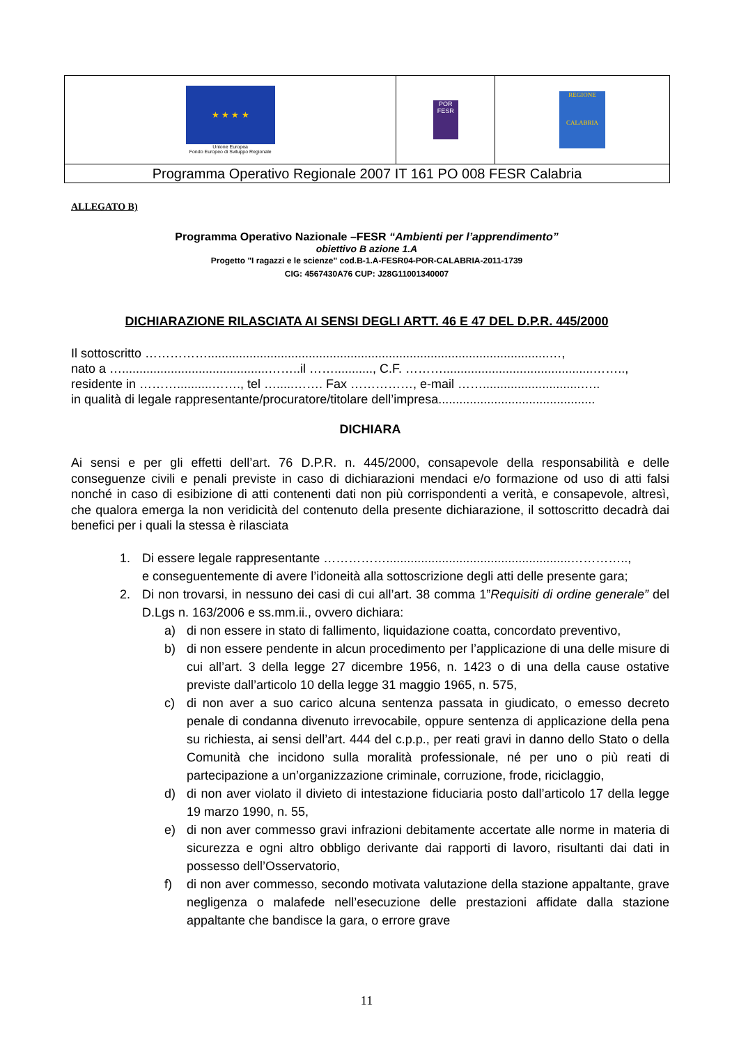| ★ ★ ★ ★ Unione Europea Fondo Europeo di Sviluppo Regionale | POR FESR | REGIONE CALABRIA |
| Programma Operativo Regionale 2007 IT 161 PO 008 FESR Calabria | | |
ALLEGATO B)
Programma Operativo Nazionale –FESR “Ambienti per l’apprendimento”
obiettivo B azione 1.A
Progetto "I ragazzi e le scienze" cod.B-1.A-FESR04-POR-CALABRIA-2011-1739
CIG: 4567430A76 CUP: J28G11001340007
DICHIARAZIONE RILASCIATA AI SENSI DEGLI ARTT. 46 E 47 DEL D.P.R. 445/2000
Il sottoscritto ……………..................................................................................................…,
nato a …..........................................……..il ……..........., C.F. ………...........................................……..,
residente in ………..........……., tel ….....……. Fax ……………, e-mail ……............................…..
in qualità di legale rappresentante/procuratore/titolare dell’impresa.............................................
DICHIARA
Ai sensi e per gli effetti dell’art. 76 D.P.R. n. 445/2000, consapevole della responsabilità e delle conseguenze civili e penali previste in caso di dichiarazioni mendaci e/o formazione od uso di atti falsi nonché in caso di esibizione di atti contenenti dati non più corrispondenti a verità, e consapevole, altresì, che qualora emerga la non veridicità del contenuto della presente dichiarazione, il sottoscritto decadrà dai benefici per i quali la stessa è rilasciata
1. Di essere legale rappresentante …………….....................................................…………..,
e conseguentemente di avere l’idoneità alla sottoscrizione degli atti delle presente gara;
2. Di non trovarsi, in nessuno dei casi di cui all’art. 38 comma 1”Requisiti di ordine generale” del D.Lgs n. 163/2006 e ss.mm.ii., ovvero dichiara:
a) di non essere in stato di fallimento, liquidazione coatta, concordato preventivo,
b) di non essere pendente in alcun procedimento per l’applicazione di una delle misure di cui all’art. 3 della legge 27 dicembre 1956, n. 1423 o di una della cause ostative previste dall’articolo 10 della legge 31 maggio 1965, n. 575,
c) di non aver a suo carico alcuna sentenza passata in giudicato, o emesso decreto penale di condanna divenuto irrevocabile, oppure sentenza di applicazione della pena su richiesta, ai sensi dell’art. 444 del c.p.p., per reati gravi in danno dello Stato o della Comunità che incidono sulla moralità professionale, né per uno o più reati di partecipazione a un’organizzazione criminale, corruzione, frode, riciclaggio,
d) di non aver violato il divieto di intestazione fiduciaria posto dall’articolo 17 della legge 19 marzo 1990, n. 55,
e) di non aver commesso gravi infrazioni debitamente accertate alle norme in materia di sicurezza e ogni altro obbligo derivante dai rapporti di lavoro, risultanti dai dati in possesso dell’Osservatorio,
f) di non aver commesso, secondo motivata valutazione della stazione appaltante, grave negligenza o malafede nell’esecuzione delle prestazioni affidate dalla stazione appaltante che bandisce la gara, o errore grave
11